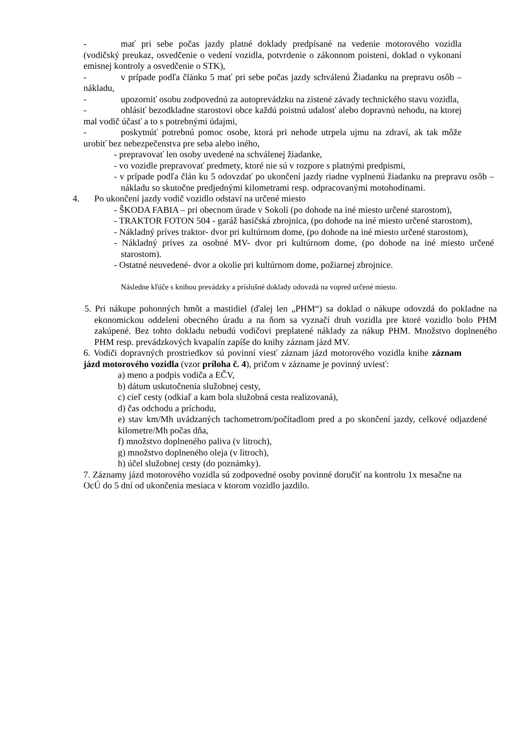- mať pri sebe počas jazdy platné doklady predpísané na vedenie motorového vozidla (vodičský preukaz, osvedčenie o vedení vozidla, potvrdenie o zákonnom poistení, doklad o vykonaní emisnej kontroly a osvedčenie o STK),
- v prípade podľa článku 5 mať pri sebe počas jazdy schválenú Žiadanku na prepravu osôb – nákladu,
- upozorniť osobu zodpovednú za autoprevádzku na zistené závady technického stavu vozidla,
- ohlásiť bezodkladne starostovi obce každú poistnú udalosť alebo dopravnú nehodu, na ktorej mal vodič účasť a to s potrebnými údajmi,
- poskytnúť potrebnú pomoc osobe, ktorá pri nehode utrpela ujmu na zdraví, ak tak môže urobiť bez nebezpečenstva pre seba alebo iného,
- prepravovať len osoby uvedené na schválenej žiadanke,
- vo vozidle prepravovať predmety, ktoré nie sú v rozpore s platnými predpismi,
- v prípade podľa člán ku 5 odovzdať po ukončení jazdy riadne vyplnenú žiadanku na prepravu osôb – nákladu so skutočne predjednými kilometrami resp. odpracovanými motohodinami.
4. Po ukončení jazdy vodič vozidlo odstaví na určené miesto
- ŠKODA FABIA – pri obecnom úrade v Sokoli (po dohode na iné miesto určené starostom),
- TRAKTOR FOTON 504 - garáž hasičská zbrojnica, (po dohode na iné miesto určené starostom),
- Nákladný príves traktor- dvor pri kultúrnom dome, (po dohode na iné miesto určené starostom),
- Nákladný príves za osobné MV- dvor pri kultúrnom dome, (po dohode na iné miesto určené starostom).
- Ostatné neuvedené- dvor a okolie pri kultúrnom dome, požiarnej zbrojnice.
Následne kľúče s knihou prevádzky a príslušné doklady odovzdá na vopred určené miesto.
5. Pri nákupe pohonných hmôt a mastidiel (ďalej len „PHM“) sa doklad o nákupe odovzdá do pokladne na ekonomickou oddelení obecného úradu a na ňom sa vyznačí druh vozidla pre ktoré vozidlo bolo PHM zakúpené. Bez tohto dokladu nebudú vodičovi preplatené náklady za nákup PHM. Množstvo doplneného PHM resp. prevádzkových kvapalín zapíše do knihy záznam jázd MV.
6. Vodiči dopravných prostriedkov sú povinní viesť záznam jázd motorového vozidla knihe záznam jázd motorového vozidla (vzor príloha č. 4), pričom v zázname je povinný uviesť:
a) meno a podpis vodiča a EČV,
b) dátum uskutočnenia služobnej cesty,
c) cieľ cesty (odkiaľ a kam bola služobná cesta realizovaná),
d) čas odchodu a príchodu,
e) stav km/Mh uvádzaných tachometrom/počítadlom pred a po skončení jazdy, celkové odjazdené kilometre/Mh počas dňa,
f) množstvo doplneného paliva (v litroch),
g) množstvo doplneného oleja (v litroch),
h) účel služobnej cesty (do poznámky).
7. Záznamy jázd motorového vozidla sú zodpovedné osoby povinné doručiť na kontrolu 1x mesačne na OcÚ do 5 dní od ukončenia mesiaca v ktorom vozidlo jazdilo.